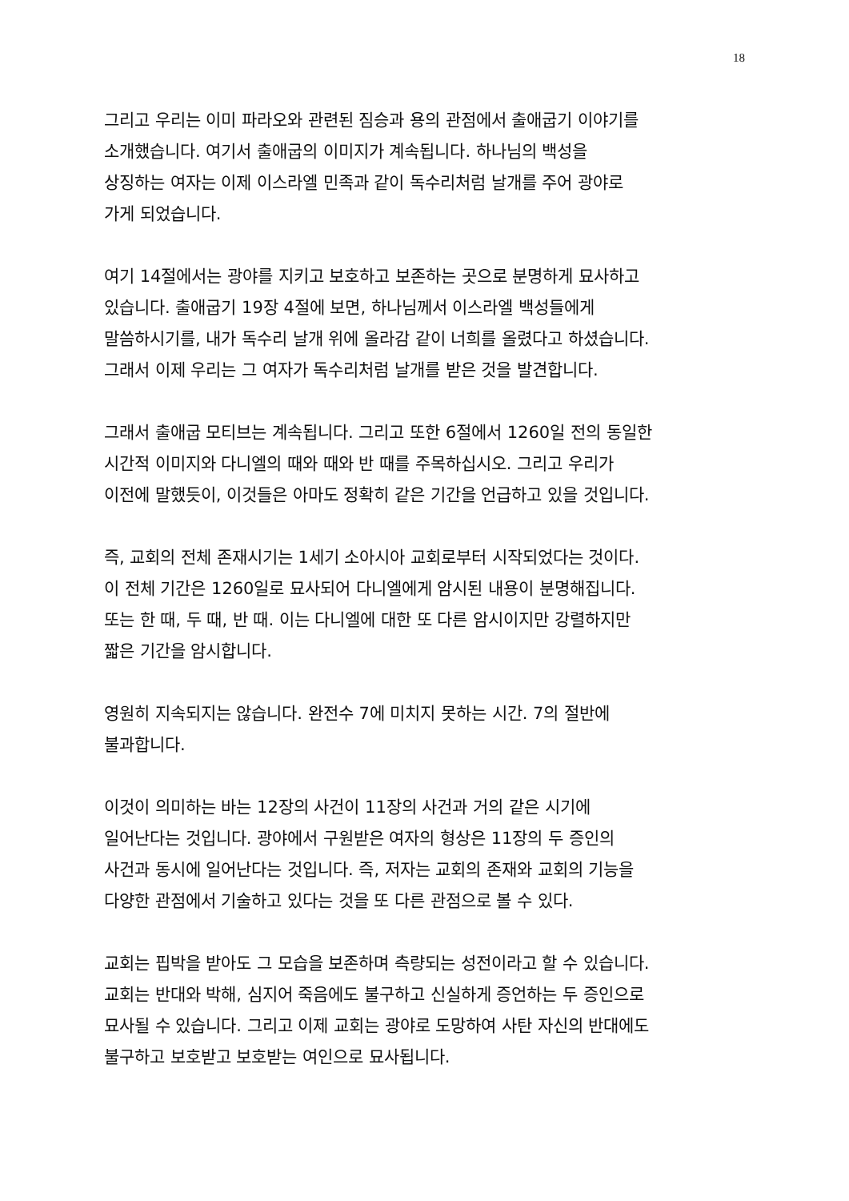18
그리고 우리는 이미 파라오와 관련된 짐승과 용의 관점에서 출애굽기 이야기를
소개했습니다. 여기서 출애굽의 이미지가 계속됩니다. 하나님의 백성을
상징하는 여자는 이제 이스라엘 민족과 같이 독수리처럼 날개를 주어 광야로
가게 되었습니다.
여기 14절에서는 광야를 지키고 보호하고 보존하는 곳으로 분명하게 묘사하고
있습니다. 출애굽기 19장 4절에 보면, 하나님께서 이스라엘 백성들에게
말씀하시기를, 내가 독수리 날개 위에 올라감 같이 너희를 올렸다고 하셨습니다.
그래서 이제 우리는 그 여자가 독수리처럼 날개를 받은 것을 발견합니다.
그래서 출애굽 모티브는 계속됩니다. 그리고 또한 6절에서 1260일 전의 동일한
시간적 이미지와 다니엘의 때와 때와 반 때를 주목하십시오. 그리고 우리가
이전에 말했듯이, 이것들은 아마도 정확히 같은 기간을 언급하고 있을 것입니다.
즉, 교회의 전체 존재시기는 1세기 소아시아 교회로부터 시작되었다는 것이다.
이 전체 기간은 1260일로 묘사되어 다니엘에게 암시된 내용이 분명해집니다.
또는 한 때, 두 때, 반 때. 이는 다니엘에 대한 또 다른 암시이지만 강렬하지만
짧은 기간을 암시합니다.
영원히 지속되지는 않습니다. 완전수 7에 미치지 못하는 시간. 7의 절반에
불과합니다.
이것이 의미하는 바는 12장의 사건이 11장의 사건과 거의 같은 시기에
일어난다는 것입니다. 광야에서 구원받은 여자의 형상은 11장의 두 증인의
사건과 동시에 일어난다는 것입니다. 즉, 저자는 교회의 존재와 교회의 기능을
다양한 관점에서 기술하고 있다는 것을 또 다른 관점으로 볼 수 있다.
교회는 핍박을 받아도 그 모습을 보존하며 측량되는 성전이라고 할 수 있습니다.
교회는 반대와 박해, 심지어 죽음에도 불구하고 신실하게 증언하는 두 증인으로
묘사될 수 있습니다. 그리고 이제 교회는 광야로 도망하여 사탄 자신의 반대에도
불구하고 보호받고 보호받는 여인으로 묘사됩니다.